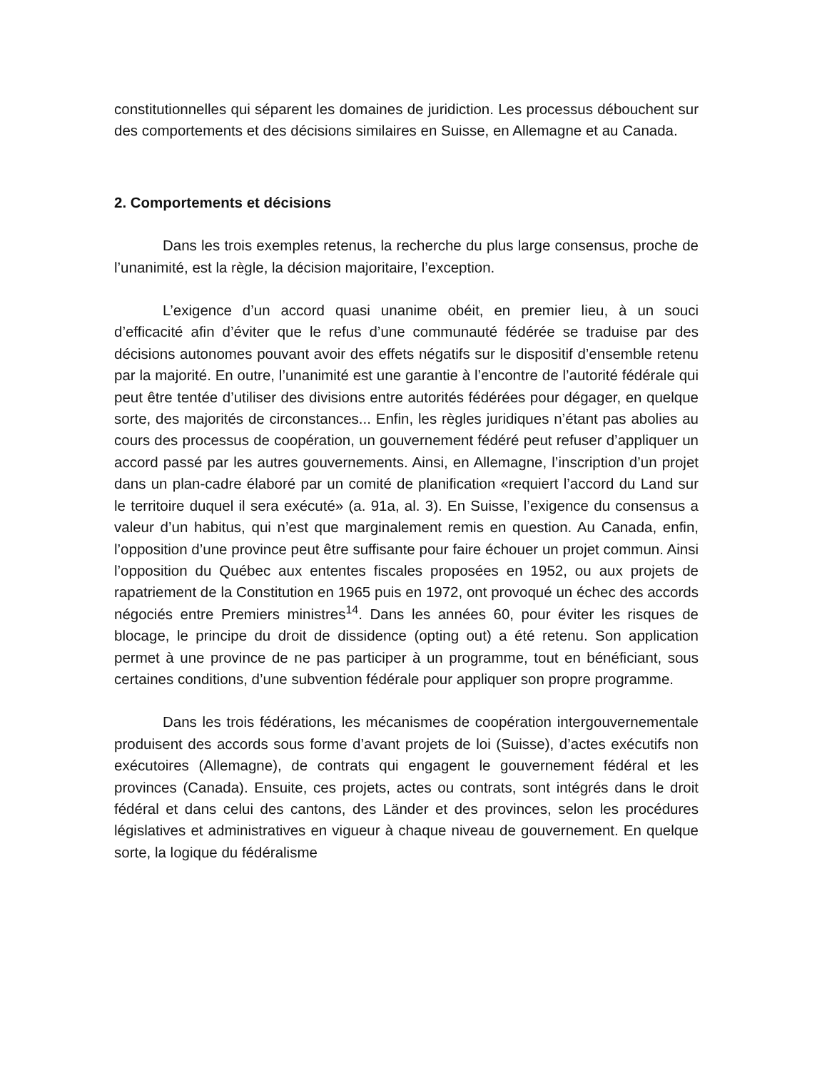constitutionnelles qui séparent les domaines de juridiction. Les processus débouchent sur des comportements et des décisions similaires en Suisse, en Allemagne et au Canada.
2. Comportements et décisions
Dans les trois exemples retenus, la recherche du plus large consensus, proche de l’unanimité, est la règle, la décision majoritaire, l’exception.
L’exigence d’un accord quasi unanime obéit, en premier lieu, à un souci d’efficacité afin d’éviter que le refus d’une communauté fédérée se traduise par des décisions autonomes pouvant avoir des effets négatifs sur le dispositif d’ensemble retenu par la majorité. En outre, l’unanimité est une garantie à l’encontre de l’autorité fédérale qui peut être tentée d’utiliser des divisions entre autorités fédérées pour dégager, en quelque sorte, des majorités de circonstances... Enfin, les règles juridiques n’étant pas abolies au cours des processus de coopération, un gouvernement fédéré peut refuser d’appliquer un accord passé par les autres gouvernements. Ainsi, en Allemagne, l’inscription d’un projet dans un plan-cadre élaboré par un comité de planification «requiert l’accord du Land sur le territoire duquel il sera exécuté» (a. 91a, al. 3). En Suisse, l’exigence du consensus a valeur d’un habitus, qui n’est que marginalement remis en question. Au Canada, enfin, l’opposition d’une province peut être suffisante pour faire échouer un projet commun. Ainsi l’opposition du Québec aux ententes fiscales proposées en 1952, ou aux projets de rapatriement de la Constitution en 1965 puis en 1972, ont provoqué un échec des accords négociés entre Premiers ministres<sup>14</sup>. Dans les années 60, pour éviter les risques de blocage, le principe du droit de dissidence (opting out) a été retenu. Son application permet à une province de ne pas participer à un programme, tout en bénéficiant, sous certaines conditions, d’une subvention fédérale pour appliquer son propre programme.
Dans les trois fédérations, les mécanismes de coopération intergouvernementale produisent des accords sous forme d’avant projets de loi (Suisse), d’actes exécutifs non exécutoires (Allemagne), de contrats qui engagent le gouvernement fédéral et les provinces (Canada). Ensuite, ces projets, actes ou contrats, sont intégrés dans le droit fédéral et dans celui des cantons, des Länder et des provinces, selon les procédures législatives et administratives en vigueur à chaque niveau de gouvernement. En quelque sorte, la logique du fédéralisme